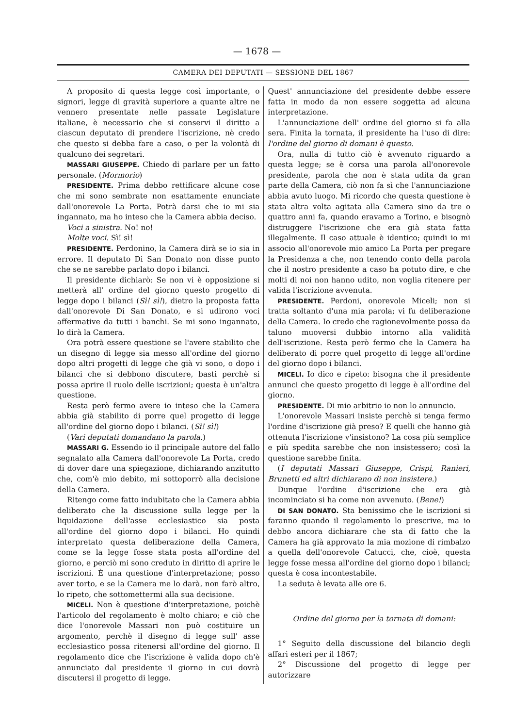— 1678 —
CAMERA DEI DEPUTATI — SESSIONE DEL 1867
A proposito di questa legge così importante, o signori, legge di gravità superiore a quante altre ne vennero presentate nelle passate Legislature italiane, è necessario che si conservi il diritto a ciascun deputato di prendere l'iscrizione, nè credo che questo si debba fare a caso, o per la volontà di qualcuno dei segretari.
MASSARI GIUSEPPE. Chiedo di parlare per un fatto personale. (Mormorio)
PRESIDENTE. Prima debbo rettificare alcune cose che mi sono sembrate non esattamente enunciate dall'onorevole La Porta. Potrà darsi che io mi sia ingannato, ma ho inteso che la Camera abbia deciso.
Voci a sinistra. No! no!
Molte voci. Sì! sì!
PRESIDENTE. Perdonino, la Camera dirà se io sia in errore. Il deputato Di San Donato non disse punto che se ne sarebbe parlato dopo i bilanci.
Il presidente dichiarò: Se non vi è opposizione si metterà all' ordine del giorno questo progetto di legge dopo i bilanci (Sì! sì!), dietro la proposta fatta dall'onorevole Di San Donato, e si udirono voci affermative da tutti i banchi. Se mi sono ingannato, lo dirà la Camera.
Ora potrà essere questione se l'avere stabilito che un disegno di legge sia messo all'ordine del giorno dopo altri progetti di legge che già vi sono, o dopo i bilanci che si debbono discutere, basti perchè si possa aprire il ruolo delle iscrizioni; questa è un'altra questione.
Resta però fermo avere io inteso che la Camera abbia già stabilito di porre quel progetto di legge all'ordine del giorno dopo i bilanci. (Sì! sì!)
(Vari deputati domandano la parola.)
MASSARI G. Essendo io il principale autore del fallo segnalato alla Camera dall'onorevole La Porta, credo di dover dare una spiegazione, dichiarando anzitutto che, com'è mio debito, mi sottoporrò alla decisione della Camera.
Ritengo come fatto indubitato che la Camera abbia deliberato che la discussione sulla legge per la liquidazione dell'asse ecclesiastico sia posta all'ordine del giorno dopo i bilanci. Ho quindi interpretato questa deliberazione della Camera, come se la legge fosse stata posta all'ordine del giorno, e perciò mi sono creduto in diritto di aprire le iscrizioni. È una questione d'interpretazione; posso aver torto, e se la Camera me lo darà, non farò altro, lo ripeto, che sottomettermi alla sua decisione.
MICELI. Non è questione d'interpretazione, poichè l'articolo del regolamento è molto chiaro; e ciò che dice l'onorevole Massari non può costituire un argomento, perchè il disegno di legge sull' asse ecclesiastico possa ritenersi all'ordine del giorno. Il regolamento dice che l'iscrizione è valida dopo ch'è annunciato dal presidente il giorno in cui dovrà discutersi il progetto di legge.
Quest' annunciazione del presidente debbe essere fatta in modo da non essere soggetta ad alcuna interpretazione.
L'annunciazione dell' ordine del giorno si fa alla sera. Finita la tornata, il presidente ha l'uso di dire: l'ordine del giorno di domani è questo.
Ora, nulla di tutto ciò è avvenuto riguardo a questa legge; se è corsa una parola all'onorevole presidente, parola che non è stata udita da gran parte della Camera, ciò non fa sì che l'annunciazione abbia avuto luogo. Mi ricordo che questa questione è stata altra volta agitata alla Camera sino da tre o quattro anni fa, quando eravamo a Torino, e bisognò distruggere l'iscrizione che era già stata fatta illegalmente. Il caso attuale è identico; quindi io mi associo all'onorevole mio amico La Porta per pregare la Presidenza a che, non tenendo conto della parola che il nostro presidente a caso ha potuto dire, e che molti di noi non hanno udito, non voglia ritenere per valida l'iscrizione avvenuta.
PRESIDENTE. Perdoni, onorevole Miceli; non si tratta soltanto d'una mia parola; vi fu deliberazione della Camera. Io credo che ragionevolmente possa da taluno muoversi dubbio intorno alla validità dell'iscrizione. Resta però fermo che la Camera ha deliberato di porre quel progetto di legge all'ordine del giorno dopo i bilanci.
MICELI. Io dico e ripeto: bisogna che il presidente annunci che questo progetto di legge è all'ordine del giorno.
PRESIDENTE. Di mio arbitrio io non lo annuncio.
L'onorevole Massari insiste perchè si tenga fermo l'ordine d'iscrizione già preso? E quelli che hanno già ottenuta l'iscrizione v'insistono? La cosa più semplice e più spedita sarebbe che non insistessero; così la questione sarebbe finita.
(I deputati Massari Giuseppe, Crispi, Ranieri, Brunetti ed altri dichiarano di non insistere.)
Dunque l'ordine d'iscrizione che era già incominciato si ha come non avvenuto. (Bene!)
DI SAN DONATO. Sta benissimo che le iscrizioni si faranno quando il regolamento lo prescrive, ma io debbo ancora dichiarare che sta di fatto che la Camera ha già approvato la mia mozione di rimbalzo a quella dell'onorevole Catucci, che, cioè, questa legge fosse messa all'ordine del giorno dopo i bilanci; questa è cosa incontestabile.
La seduta è levata alle ore 6.
Ordine del giorno per la tornata di domani:
1° Seguito della discussione del bilancio degli affari esteri per il 1867;
2° Discussione del progetto di legge per autorizzare